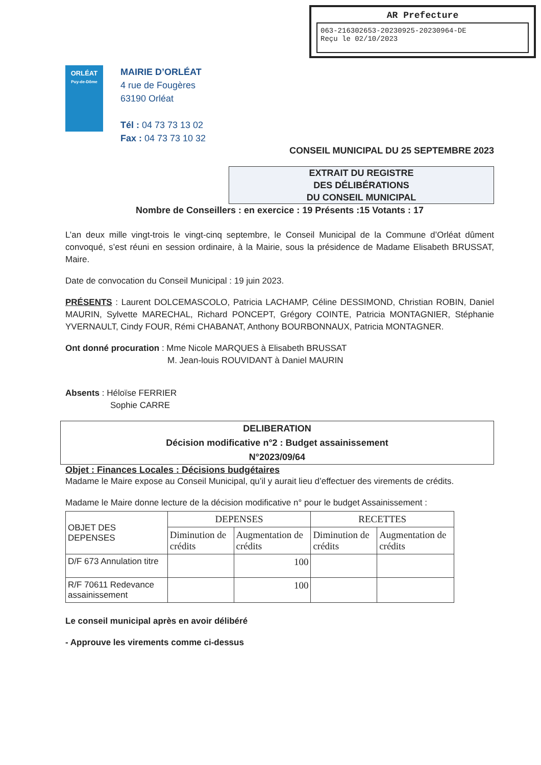AR Prefecture
063-216302653-20230925-20230964-DE
Reçu le 02/10/2023
ORLÉAT
Puy-de-Dôme
MAIRIE D’ORLÉAT
4 rue de Fougères
63190 Orléat
Tél : 04 73 73 13 02
Fax : 04 73 73 10 32
CONSEIL MUNICIPAL DU 25 SEPTEMBRE 2023
EXTRAIT DU REGISTRE
DES DÉLIBÉRATIONS
DU CONSEIL MUNICIPAL
Nombre de Conseillers : en exercice : 19 Présents :15 Votants : 17
L’an deux mille vingt-trois le vingt-cinq septembre, le Conseil Municipal de la Commune d’Orléat dûment convoqué, s’est réuni en session ordinaire, à la Mairie, sous la présidence de Madame Elisabeth BRUSSAT, Maire.
Date de convocation du Conseil Municipal : 19 juin 2023.
PRÉSENTS : Laurent DOLCEMASCOLO, Patricia LACHAMP, Céline DESSIMOND, Christian ROBIN, Daniel MAURIN, Sylvette MARECHAL, Richard PONCEPT, Grégory COINTE, Patricia MONTAGNIER, Stéphanie YVERNAULT, Cindy FOUR, Rémi CHABANAT, Anthony BOURBONNAUX, Patricia MONTAGNER.
Ont donné procuration : Mme Nicole MARQUES à Elisabeth BRUSSAT
M. Jean-louis ROUVIDANT à Daniel MAURIN
Absents : Héloïse FERRIER
Sophie CARRE
DELIBERATION
Décision modificative n°2 : Budget assainissement
N°2023/09/64
Objet : Finances Locales : Décisions budgétaires
Madame le Maire expose au Conseil Municipal, qu’il y aurait lieu d’effectuer des virements de crédits.
Madame le Maire donne lecture de la décision modificative n° pour le budget Assainissement :
| OBJET DES DEPENSES | DEPENSES | | RECETTES | |
| --- | --- | --- | --- | --- |
| | Diminution de crédits | Augmentation de crédits | Diminution de crédits | Augmentation de crédits |
| D/F 673 Annulation titre | | 100 | | |
| R/F 70611 Redevance assainissement | | 100 | | |
Le conseil municipal après en avoir délibéré
- Approuve les virements comme ci-dessus